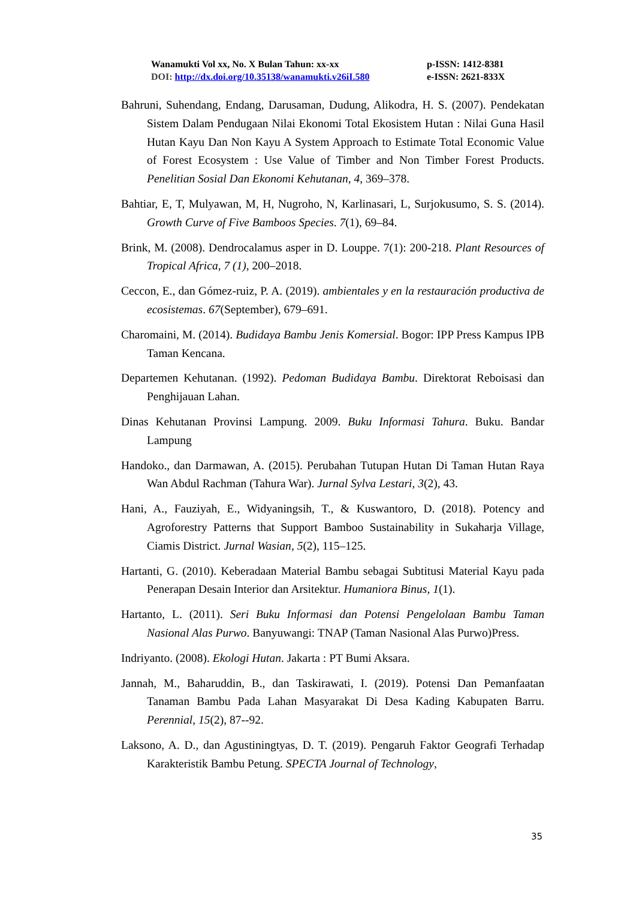Wanamukti Vol xx, No. X Bulan Tahun: xx-xx p-ISSN: 1412-8381
DOI: http://dx.doi.org/10.35138/wanamukti.v26iI.580 e-ISSN: 2621-833X
Bahruni, Suhendang, Endang, Darusaman, Dudung, Alikodra, H. S. (2007). Pendekatan Sistem Dalam Pendugaan Nilai Ekonomi Total Ekosistem Hutan : Nilai Guna Hasil Hutan Kayu Dan Non Kayu A System Approach to Estimate Total Economic Value of Forest Ecosystem : Use Value of Timber and Non Timber Forest Products. Penelitian Sosial Dan Ekonomi Kehutanan, 4, 369–378.
Bahtiar, E, T, Mulyawan, M, H, Nugroho, N, Karlinasari, L, Surjokusumo, S. S. (2014). Growth Curve of Five Bamboos Species. 7(1), 69–84.
Brink, M. (2008). Dendrocalamus asper in D. Louppe. 7(1): 200-218. Plant Resources of Tropical Africa, 7 (1), 200–2018.
Ceccon, E., dan Gómez-ruiz, P. A. (2019). ambientales y en la restauración productiva de ecosistemas. 67(September), 679–691.
Charomaini, M. (2014). Budidaya Bambu Jenis Komersial. Bogor: IPP Press Kampus IPB Taman Kencana.
Departemen Kehutanan. (1992). Pedoman Budidaya Bambu. Direktorat Reboisasi dan Penghijauan Lahan.
Dinas Kehutanan Provinsi Lampung. 2009. Buku Informasi Tahura. Buku. Bandar Lampung
Handoko., dan Darmawan, A. (2015). Perubahan Tutupan Hutan Di Taman Hutan Raya Wan Abdul Rachman (Tahura War). Jurnal Sylva Lestari, 3(2), 43.
Hani, A., Fauziyah, E., Widyaningsih, T., & Kuswantoro, D. (2018). Potency and Agroforestry Patterns that Support Bamboo Sustainability in Sukaharja Village, Ciamis District. Jurnal Wasian, 5(2), 115–125.
Hartanti, G. (2010). Keberadaan Material Bambu sebagai Subtitusi Material Kayu pada Penerapan Desain Interior dan Arsitektur. Humaniora Binus, 1(1).
Hartanto, L. (2011). Seri Buku Informasi dan Potensi Pengelolaan Bambu Taman Nasional Alas Purwo. Banyuwangi: TNAP (Taman Nasional Alas Purwo)Press.
Indriyanto. (2008). Ekologi Hutan. Jakarta : PT Bumi Aksara.
Jannah, M., Baharuddin, B., dan Taskirawati, I. (2019). Potensi Dan Pemanfaatan Tanaman Bambu Pada Lahan Masyarakat Di Desa Kading Kabupaten Barru. Perennial, 15(2), 87--92.
Laksono, A. D., dan Agustiningtyas, D. T. (2019). Pengaruh Faktor Geografi Terhadap Karakteristik Bambu Petung. SPECTA Journal of Technology,
35